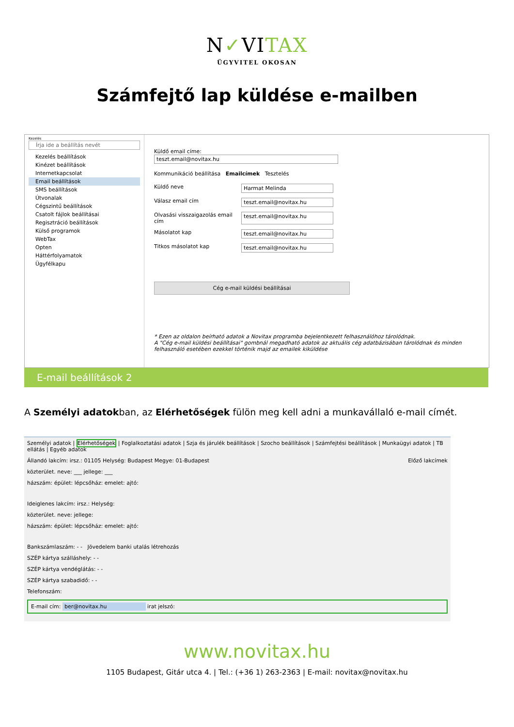N✓VITAX
ÜGYVITEL OKOSAN
Számfejtő lap küldése e-mailben
Kezelés
Írja ide a beállítás nevét
Kezelés beállítások
Kinézet beállítások
Internetkapcsolat
Email beállítások
SMS beállítások
Útvonalak
Cégszintű beállítások
Csatolt fájlok beállításai
Regisztráció beállítások
Külső programok
WebTax
Opten
Háttérfolyamatok
Ügyfélkapu
Küldő email címe:
teszt.email@novitax.hu
Kommunikáció beállítása Emailcímek Tesztelés
Küldő neve Harmat Melinda
Válasz email cím teszt.email@novitax.hu
Olvasási visszaigazolás email cím teszt.email@novitax.hu
Másolatot kap teszt.email@novitax.hu
Titkos másolatot kap teszt.email@novitax.hu
Cég e-mail küldési beállításai
* Ezen az oldalon beírható adatok a Novitax programba bejelentkezett felhasználóhoz tárolódnak.
A "Cég e-mail küldési beállításai" gombnál megadható adatok az aktuális cég adatbázisában tárolódnak és minden felhasználó esetében ezekkel történik majd az emailek kiküldése
E-mail beállítások 2
A Személyi adatokban, az Elérhetőségek fülön meg kell adni a munkavállaló e-mail címét.
Személyi adatok | Elérhetőségek | Foglalkoztatási adatok | Szja és járulék beállítások | Szocho beállítások | Számfejtési beállítások | Munkaügyi adatok | TB ellátás | Egyéb adatok
Állandó lakcím: irsz.: 01105 Helység: Budapest Megye: 01-Budapest Előző lakcímek
közterület. neve: ___ jellege: ___
házszám: épület: lépcsőház: emelet: ajtó:
Ideiglenes lakcím: irsz.: Helység:
közterület. neve: jellege:
házszám: épület: lépcsőház: emelet: ajtó:
Bankszámlaszám: - - Jövedelem banki utalás létrehozás
SZÉP kártya szálláshely: - -
SZÉP kártya vendéglátás: - -
SZÉP kártya szabadidő: - -
Telefonszám:
E-mail cím: ber@novitax.hu irat jelszó:
www.novitax.hu
1105 Budapest, Gitár utca 4. | Tel.: (+36 1) 263-2363 | E-mail: novitax@novitax.hu